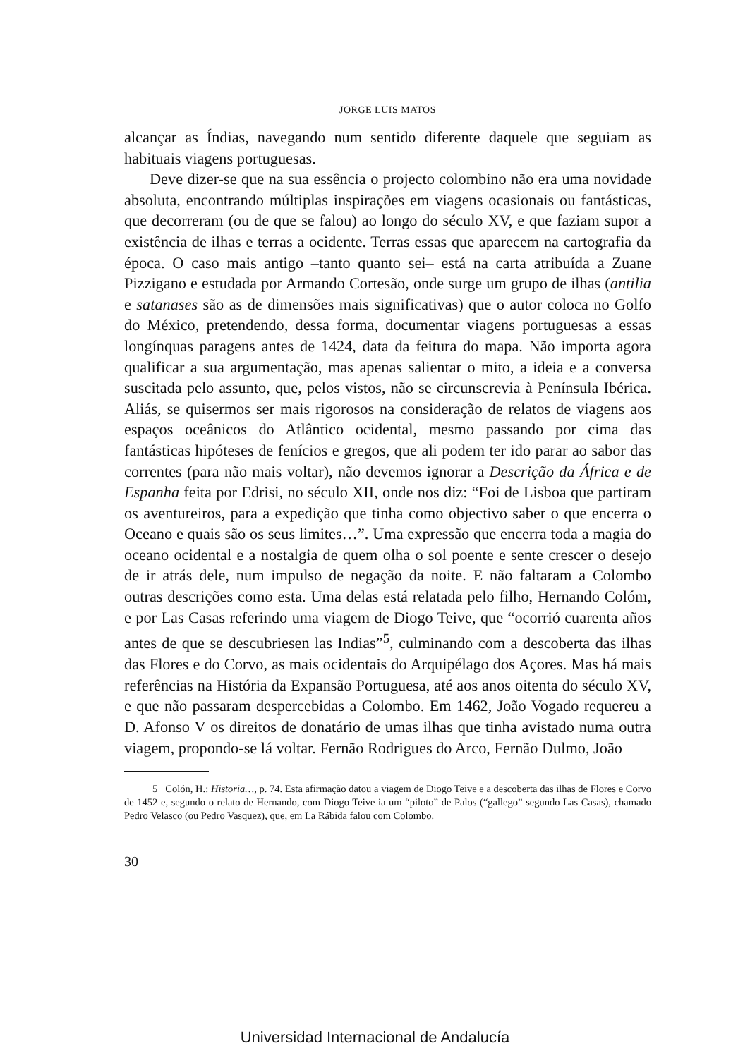JORGE LUIS MATOS
alcançar as Índias, navegando num sentido diferente daquele que seguiam as habituais viagens portuguesas.
Deve dizer-se que na sua essência o projecto colombino não era uma novidade absoluta, encontrando múltiplas inspirações em viagens ocasionais ou fantásticas, que decorreram (ou de que se falou) ao longo do século XV, e que faziam supor a existência de ilhas e terras a ocidente. Terras essas que aparecem na cartografia da época. O caso mais antigo –tanto quanto sei– está na carta atribuída a Zuane Pizzigano e estudada por Armando Cortesão, onde surge um grupo de ilhas (antilia e satanases são as de dimensões mais significativas) que o autor coloca no Golfo do México, pretendendo, dessa forma, documentar viagens portuguesas a essas longínquas paragens antes de 1424, data da feitura do mapa. Não importa agora qualificar a sua argumentação, mas apenas salientar o mito, a ideia e a conversa suscitada pelo assunto, que, pelos vistos, não se circunscrevia à Península Ibérica. Aliás, se quisermos ser mais rigorosos na consideração de relatos de viagens aos espaços oceânicos do Atlântico ocidental, mesmo passando por cima das fantásticas hipóteses de fenícios e gregos, que ali podem ter ido parar ao sabor das correntes (para não mais voltar), não devemos ignorar a Descrição da África e de Espanha feita por Edrisi, no século XII, onde nos diz: “Foi de Lisboa que partiram os aventureiros, para a expedição que tinha como objectivo saber o que encerra o Oceano e quais são os seus limites…”. Uma expressão que encerra toda a magia do oceano ocidental e a nostalgia de quem olha o sol poente e sente crescer o desejo de ir atrás dele, num impulso de negação da noite. E não faltaram a Colombo outras descrições como esta. Uma delas está relatada pelo filho, Hernando Colóm, e por Las Casas referindo uma viagem de Diogo Teive, que “ocorrió cuarenta años antes de que se descubriesen las Indias”<sup>5</sup>, culminando com a descoberta das ilhas das Flores e do Corvo, as mais ocidentais do Arquipélago dos Açores. Mas há mais referências na História da Expansão Portuguesa, até aos anos oitenta do século XV, e que não passaram despercebidas a Colombo. Em 1462, João Vogado requereu a D. Afonso V os direitos de donatário de umas ilhas que tinha avistado numa outra viagem, propondo-se lá voltar. Fernão Rodrigues do Arco, Fernão Dulmo, João
5 Colón, H.: Historia…, p. 74. Esta afirmação datou a viagem de Diogo Teive e a descoberta das ilhas de Flores e Corvo de 1452 e, segundo o relato de Hernando, com Diogo Teive ia um “piloto” de Palos (“gallego” segundo Las Casas), chamado Pedro Velasco (ou Pedro Vasquez), que, em La Rábida falou com Colombo.
30
Universidad Internacional de Andalucía